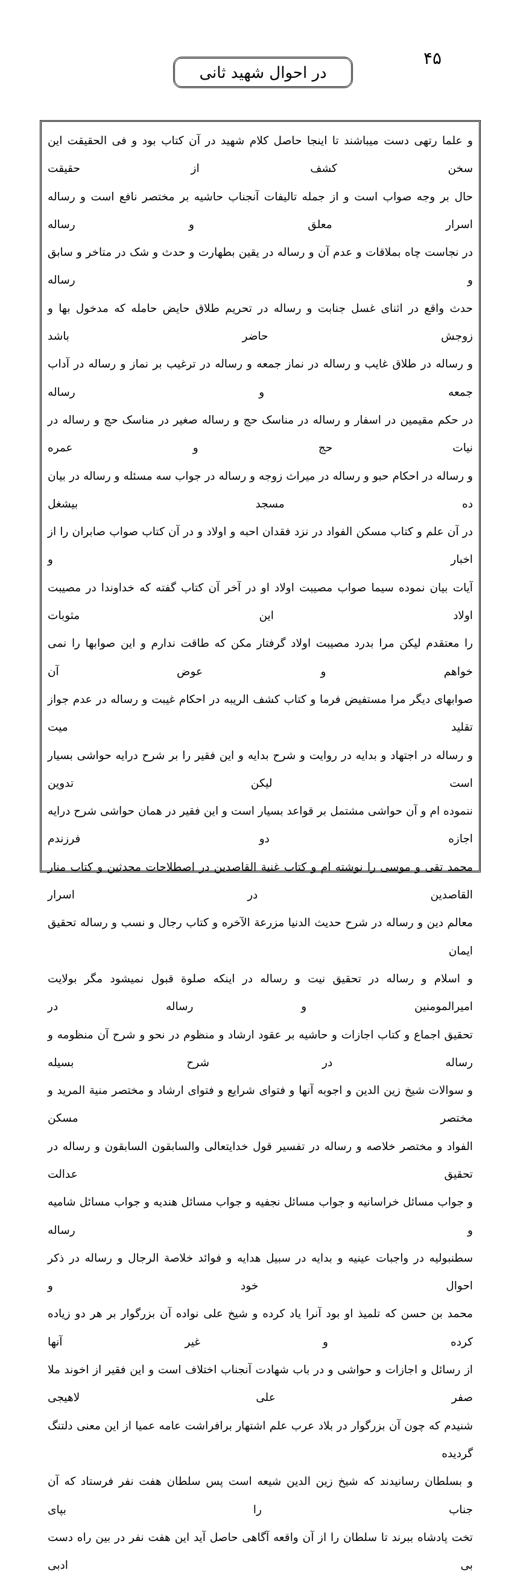۴۵
در احوال شهید ثانی
و علما رتهی دست میباشند تا اینجا حاصل کلام شهید در آن کتاب بود و فی الحقیقت این سخن کشف از حقیقت
حال بر وجه صواب است و از جمله تالیفات آنجناب حاشیه بر مختصر نافع است و رساله اسرار معلق و رساله
در نجاست چاه بملاقات و عدم آن و رساله در یقین بطهارت و حدث و شک در متاخر و سابق و رساله
حدث واقع در اثنای غسل جنابت و رساله در تحریم طلاق حایض حامله که مدخول بها و زوجش حاضر باشد
و رساله در طلاق غایب و رساله در نماز جمعه و رساله در ترغیب بر نماز و رساله در آداب جمعه و رساله
در حکم مقیمین در اسفار و رساله در مناسک حج و رساله صغیر در مناسک حج و رساله در نیات حج و عمره
و رساله در احکام حبو و رساله در میراث زوجه و رساله در جواب سه مسئله و رساله در بیان ده مسجد بیشغل
در آن علم و کتاب مسکن الفواد در نزد فقدان احبه و اولاد و در آن کتاب صواب صابران را از اخبار و
آیات بیان نموده سیما صواب مصیبت اولاد او در آخر آن کتاب گفته که خداوندا در مصیبت اولاد این مثوبات
را معتقدم لیکن مرا بدرد مصیبت اولاد گرفتار مکن که طاقت ندارم و این صوابها را نمی خواهم و عوض آن
صوابهای دیگر مرا مستفیض فرما و کتاب کشف الریبه در احکام غیبت و رساله در عدم جواز تقلید میت
و رساله در اجتهاد و بدایه در روایت و شرح بدایه و این فقیر را بر شرح درایه حواشی بسیار است لیکن تدوین
ننموده ام و آن حواشی مشتمل بر قواعد بسیار است و این فقیر در همان حواشی شرح درایه اجازه دو فرزندم
محمد تقی و موسی را نوشته ام و کتاب غنیة القاصدین در اصطلاحات محدثین و کتاب منار القاصدین در اسرار
معالم دین و رساله در شرح حدیث الدنیا مزرعة الآخره و کتاب رجال و نسب و رساله تحقیق ایمان
و اسلام و رساله در تحقیق نیت و رساله در اینکه صلوة قبول نمیشود مگر بولایت امیرالمومنین و رساله در
تحقیق اجماع و کتاب اجازات و حاشیه بر عقود ارشاد و منظوم در نحو و شرح آن منظومه و رساله در شرح بسیله
و سوالات شیخ زین الدین و اجوبه آنها و فتوای شرایع و فتوای ارشاد و مختصر منیة المرید و مختصر مسکن
الفواد و مختصر خلاصه و رساله در تفسیر قول خدایتعالی والسابقون السابقون و رساله در تحقیق عدالت
و جواب مسائل خراسانیه و جواب مسائل نجفیه و جواب مسائل هندیه و جواب مسائل شامیه و رساله
سطنبولیه در واجبات عینیه و بدایه در سبیل هدایه و فوائد خلاصة الرجال و رساله در ذکر احوال خود و
محمد بن حسن که تلمیذ او بود آنرا یاد کرده و شیخ علی نواده آن بزرگوار بر هر دو زیاده کرده و غیر آنها
از رسائل و اجازات و حواشی و در باب شهادت آنجناب اختلاف است و این فقیر از اخوند ملا صفر علی لاهیجی
شنیدم که چون آن بزرگوار در بلاد عرب علم اشتهار برافراشت عامه عمیا از این معنی دلتنگ گردیده
و بسلطان رسانیدند که شیخ زین الدین شیعه است پس سلطان هفت نفر فرستاد که آن جناب را بپای
تخت پادشاه ببرند تا سلطان را از آن واقعه آگاهی حاصل آید این هفت نفر در بین راه دست بی ادبی